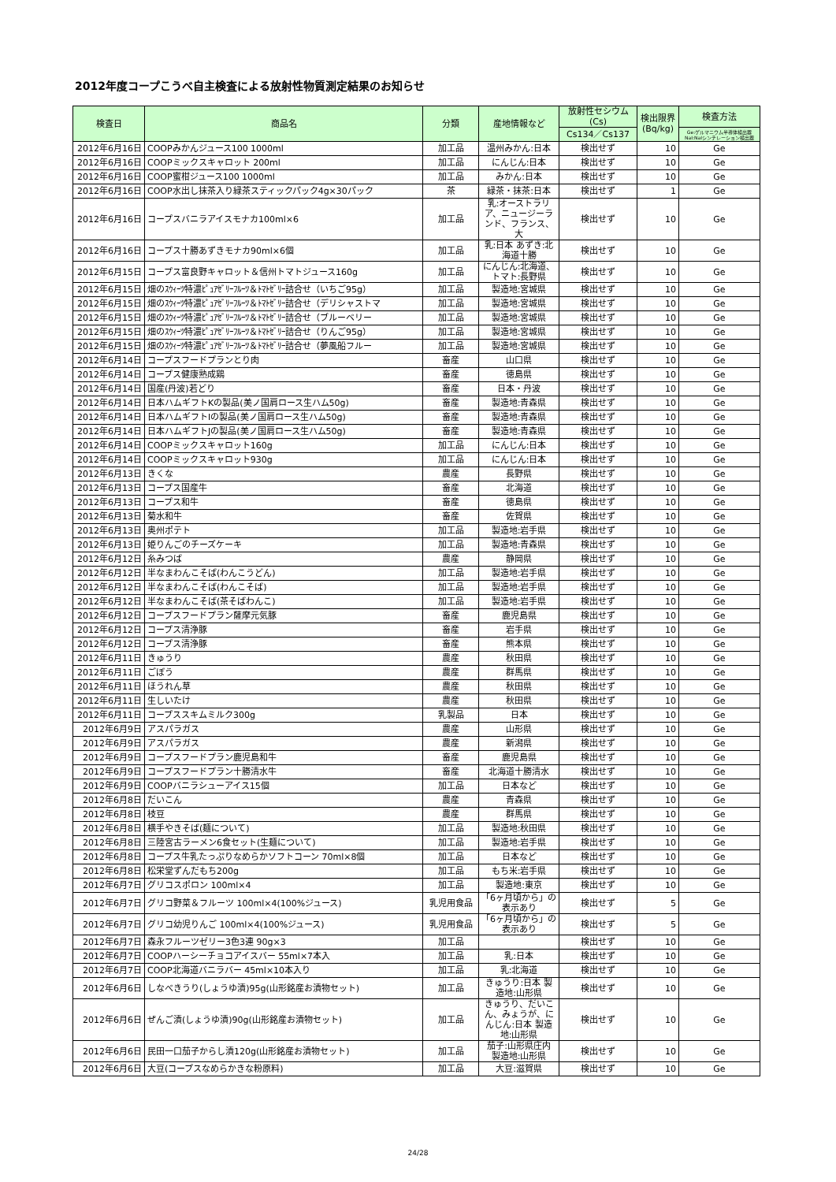2012年度コープこうべ自主検査による放射性物質測定結果のお知らせ
| 検査日 | 商品名 | 分類 | 産地情報など | 放射性セシウム(Cs) | 検出限界(Bq/kg) | 検査方法 |
| --- | --- | --- | --- | --- | --- | --- |
| | | | | Cs134／Cs137 | | Ge:ゲルマニウム半導体検出器NaI:NaIシンチレーション検出器 |
| 2012年6月16日 | COOPみかんジュース100 1000ml | 加工品 | 温州みかん:日本 | 検出せず | 10 | Ge |
| 2012年6月16日 | COOPミックスキャロット 200ml | 加工品 | にんじん:日本 | 検出せず | 10 | Ge |
| 2012年6月16日 | COOP蜜柑ジュース100 1000ml | 加工品 | みかん:日本 | 検出せず | 10 | Ge |
| 2012年6月16日 | COOP水出し抹茶入り緑茶スティックパック4g×30パック | 茶 | 緑茶・抹茶:日本 | 検出せず | 1 | Ge |
| 2012年6月16日 | コープスバニラアイスモナカ100ml×6 | 加工品 | 乳:オーストラリア、ニュージーランド、フランス、大 | 検出せず | 10 | Ge |
| 2012年6月16日 | コープス十勝あずきモナカ90ml×6個 | 加工品 | 乳:日本 あずき:北海道十勝 | 検出せず | 10 | Ge |
| 2012年6月15日 | コープス富良野キャロット＆信州トマトジュース160g | 加工品 | にんじん:北海道、トマト:長野県 | 検出せず | 10 | Ge |
| 2012年6月15日 | 畑のｽｳｨｰﾂ特濃ﾋﾟｭｱｾﾞﾘｰﾌﾙｰﾂ＆ﾄﾏﾄｾﾞﾘｰ詰合せ（いちご95g） | 加工品 | 製造地:宮城県 | 検出せず | 10 | Ge |
| 2012年6月15日 | 畑のｽｳｨｰﾂ特濃ﾋﾟｭｱｾﾞﾘｰﾌﾙｰﾂ＆ﾄﾏﾄｾﾞﾘｰ詰合せ（デリシャストマ | 加工品 | 製造地:宮城県 | 検出せず | 10 | Ge |
| 2012年6月15日 | 畑のｽｳｨｰﾂ特濃ﾋﾟｭｱｾﾞﾘｰﾌﾙｰﾂ＆ﾄﾏﾄｾﾞﾘｰ詰合せ（ブルーベリー | 加工品 | 製造地:宮城県 | 検出せず | 10 | Ge |
| 2012年6月15日 | 畑のｽｳｨｰﾂ特濃ﾋﾟｭｱｾﾞﾘｰﾌﾙｰﾂ＆ﾄﾏﾄｾﾞﾘｰ詰合せ（りんご95g） | 加工品 | 製造地:宮城県 | 検出せず | 10 | Ge |
| 2012年6月15日 | 畑のｽｳｨｰﾂ特濃ﾋﾟｭｱｾﾞﾘｰﾌﾙｰﾂ＆ﾄﾏﾄｾﾞﾘｰ詰合せ（夢風船フルー | 加工品 | 製造地:宮城県 | 検出せず | 10 | Ge |
| 2012年6月14日 | コープスフードプランとり肉 | 畜産 | 山口県 | 検出せず | 10 | Ge |
| 2012年6月14日 | コープス健康熟成鶏 | 畜産 | 徳島県 | 検出せず | 10 | Ge |
| 2012年6月14日 | 国産(丹波)若どり | 畜産 | 日本・丹波 | 検出せず | 10 | Ge |
| 2012年6月14日 | 日本ハムギフトKの製品(美ノ国肩ロース生ハム50g) | 畜産 | 製造地:青森県 | 検出せず | 10 | Ge |
| 2012年6月14日 | 日本ハムギフトIの製品(美ノ国肩ロース生ハム50g) | 畜産 | 製造地:青森県 | 検出せず | 10 | Ge |
| 2012年6月14日 | 日本ハムギフトJの製品(美ノ国肩ロース生ハム50g) | 畜産 | 製造地:青森県 | 検出せず | 10 | Ge |
| 2012年6月14日 | COOPミックスキャロット160g | 加工品 | にんじん:日本 | 検出せず | 10 | Ge |
| 2012年6月14日 | COOPミックスキャロット930g | 加工品 | にんじん:日本 | 検出せず | 10 | Ge |
| 2012年6月13日 | きくな | 農産 | 長野県 | 検出せず | 10 | Ge |
| 2012年6月13日 | コープス国産牛 | 畜産 | 北海道 | 検出せず | 10 | Ge |
| 2012年6月13日 | コープス和牛 | 畜産 | 徳島県 | 検出せず | 10 | Ge |
| 2012年6月13日 | 菊水和牛 | 畜産 | 佐賀県 | 検出せず | 10 | Ge |
| 2012年6月13日 | 奥州ポテト | 加工品 | 製造地:岩手県 | 検出せず | 10 | Ge |
| 2012年6月13日 | 姫りんごのチーズケーキ | 加工品 | 製造地:青森県 | 検出せず | 10 | Ge |
| 2012年6月12日 | 糸みつば | 農産 | 静岡県 | 検出せず | 10 | Ge |
| 2012年6月12日 | 半なまわんこそば(わんこうどん) | 加工品 | 製造地:岩手県 | 検出せず | 10 | Ge |
| 2012年6月12日 | 半なまわんこそば(わんこそば) | 加工品 | 製造地:岩手県 | 検出せず | 10 | Ge |
| 2012年6月12日 | 半なまわんこそば(茶そばわんこ) | 加工品 | 製造地:岩手県 | 検出せず | 10 | Ge |
| 2012年6月12日 | コープスフードプラン薩摩元気豚 | 畜産 | 鹿児島県 | 検出せず | 10 | Ge |
| 2012年6月12日 | コープス清浄豚 | 畜産 | 岩手県 | 検出せず | 10 | Ge |
| 2012年6月12日 | コープス清浄豚 | 畜産 | 熊本県 | 検出せず | 10 | Ge |
| 2012年6月11日 | きゅうり | 農産 | 秋田県 | 検出せず | 10 | Ge |
| 2012年6月11日 | ごぼう | 農産 | 群馬県 | 検出せず | 10 | Ge |
| 2012年6月11日 | ほうれん草 | 農産 | 秋田県 | 検出せず | 10 | Ge |
| 2012年6月11日 | 生しいたけ | 農産 | 秋田県 | 検出せず | 10 | Ge |
| 2012年6月11日 | コープススキムミルク300g | 乳製品 | 日本 | 検出せず | 10 | Ge |
| 2012年6月9日 | アスパラガス | 農産 | 山形県 | 検出せず | 10 | Ge |
| 2012年6月9日 | アスパラガス | 農産 | 新潟県 | 検出せず | 10 | Ge |
| 2012年6月9日 | コープスフードプラン鹿児島和牛 | 畜産 | 鹿児島県 | 検出せず | 10 | Ge |
| 2012年6月9日 | コープスフードプラン十勝清水牛 | 畜産 | 北海道十勝清水 | 検出せず | 10 | Ge |
| 2012年6月9日 | COOPバニラシューアイス15個 | 加工品 | 日本など | 検出せず | 10 | Ge |
| 2012年6月8日 | だいこん | 農産 | 青森県 | 検出せず | 10 | Ge |
| 2012年6月8日 | 枝豆 | 農産 | 群馬県 | 検出せず | 10 | Ge |
| 2012年6月8日 | 横手やきそば(麺について) | 加工品 | 製造地:秋田県 | 検出せず | 10 | Ge |
| 2012年6月8日 | 三陸宮古ラーメン6食セット(生麺について) | 加工品 | 製造地:岩手県 | 検出せず | 10 | Ge |
| 2012年6月8日 | コープス牛乳たっぷりなめらかソフトコーン 70ml×8個 | 加工品 | 日本など | 検出せず | 10 | Ge |
| 2012年6月8日 | 松栄堂ずんだもち200g | 加工品 | もち米:岩手県 | 検出せず | 10 | Ge |
| 2012年6月7日 | グリコスポロン 100ml×4 | 加工品 | 製造地:東京 | 検出せず | 10 | Ge |
| 2012年6月7日 | グリコ野菜＆フルーツ 100ml×4(100%ジュース) | 乳児用食品 | 「6ヶ月頃から」の表示あり | 検出せず | 5 | Ge |
| 2012年6月7日 | グリコ幼児りんご 100ml×4(100%ジュース) | 乳児用食品 | 「6ヶ月頃から」の表示あり | 検出せず | 5 | Ge |
| 2012年6月7日 | 森永フルーツゼリー3色3連 90g×3 | 加工品 | | 検出せず | 10 | Ge |
| 2012年6月7日 | COOPハーシーチョコアイスバー 55ml×7本入 | 加工品 | 乳:日本 | 検出せず | 10 | Ge |
| 2012年6月7日 | COOP北海道バニラバー 45ml×10本入り | 加工品 | 乳:北海道 | 検出せず | 10 | Ge |
| 2012年6月6日 | しなべきうり(しょうゆ漬)95g(山形銘産お漬物セット) | 加工品 | きゅうり:日本 製造地:山形県 | 検出せず | 10 | Ge |
| 2012年6月6日 | ぜんご漬(しょうゆ漬)90g(山形銘産お漬物セット) | 加工品 | きゅうり、だいこん、みょうが、にんじん:日本 製造地:山形県 | 検出せず | 10 | Ge |
| 2012年6月6日 | 民田一口茄子からし漬120g(山形銘産お漬物セット) | 加工品 | 茄子:山形県庄内 製造地:山形県 | 検出せず | 10 | Ge |
| 2012年6月6日 | 大豆(コープスなめらかきな粉原料) | 加工品 | 大豆:滋賀県 | 検出せず | 10 | Ge |
24/28